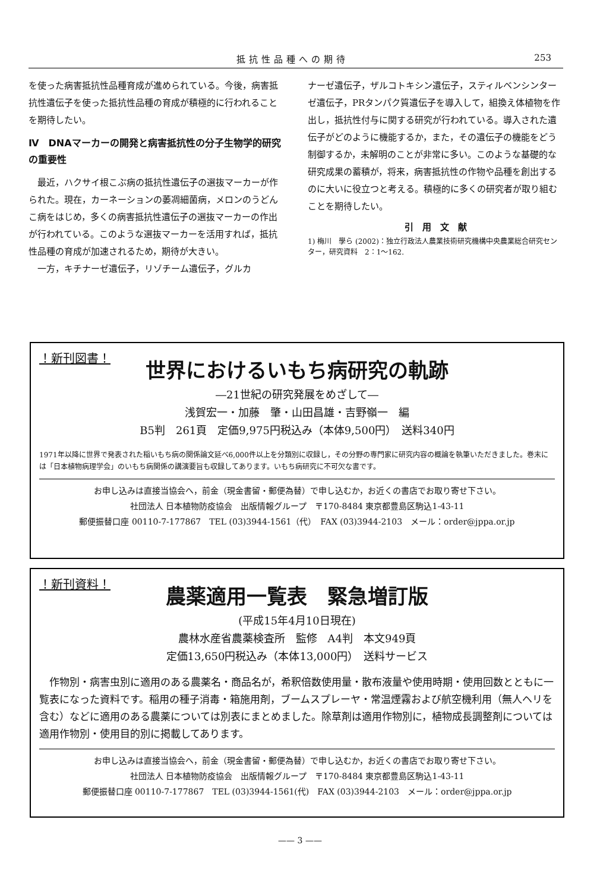抵抗性品種への期待 253
を使った病害抵抗性品種育成が進められている。今後，病害抵抗性遺伝子を使った抵抗性品種の育成が積極的に行われることを期待したい。
Ⅳ　DNAマーカーの開発と病害抵抗性の分子生物学的研究の重要性
　最近，ハクサイ根こぶ病の抵抗性遺伝子の選抜マーカーが作られた。現在，カーネーションの萎凋細菌病，メロンのうどんこ病をはじめ，多くの病害抵抗性遺伝子の選抜マーカーの作出が行われている。このような選抜マーカーを活用すれば，抵抗性品種の育成が加速されるため，期待が大きい。
　一方，キチナーゼ遺伝子，リゾチーム遺伝子，グルカ
ナーゼ遺伝子，ザルコトキシン遺伝子，スティルベンシンターゼ遺伝子，PRタンパク質遺伝子を導入して，組換え体植物を作出し，抵抗性付与に関する研究が行われている。導入された遺伝子がどのように機能するか，また，その遺伝子の機能をどう制御するか，未解明のことが非常に多い。このような基礎的な研究成果の蓄積が，将来，病害抵抗性の作物や品種を創出するのに大いに役立つと考える。積極的に多くの研究者が取り組むことを期待したい。
引　用　文　献
1) 梅川　學ら (2002)：独立行政法人農業技術研究機構中央農業総合研究センター，研究資料　2：1〜162.
！新刊図書！
世界におけるいもち病研究の軌跡
―21世紀の研究発展をめざして―
浅賀宏一・加藤　肇・山田昌雄・吉野嶺一　編
B5判　261頁　定価9,975円税込み（本体9,500円）　送料340円
1971年以降に世界で発表された稲いもち病の関係論文延べ6,000件以上を分類別に収録し，その分野の専門家に研究内容の概論を執筆いただきました。巻末には「日本植物病理学会」のいもち病関係の講演要旨も収録してあります。いもち病研究に不可欠な書です。
お申し込みは直接当協会へ，前金（現金書留・郵便為替）で申し込むか，お近くの書店でお取り寄せ下さい。
社団法人 日本植物防疫協会　出版情報グループ　〒170-8484 東京都豊島区駒込1-43-11
郵便振替口座 00110-7-177867　TEL (03)3944-1561（代）　FAX (03)3944-2103　メール：order@jppa.or.jp
！新刊資料！
農薬適用一覧表　緊急増訂版
(平成15年4月10日現在)
農林水産省農薬検査所　監修　A4判　本文949頁
定価13,650円税込み（本体13,000円）　送料サービス
　作物別・病害虫別に適用のある農薬名・商品名が，希釈倍数使用量・散布液量や使用時期・使用回数とともに一覧表になった資料です。稲用の種子消毒・箱施用剤，ブームスプレーヤ・常温煙霧および航空機利用（無人ヘリを含む）などに適用のある農薬については別表にまとめました。除草剤は適用作物別に，植物成長調整剤については適用作物別・使用目的別に掲載してあります。
お申し込みは直接当協会へ，前金（現金書留・郵便為替）で申し込むか，お近くの書店でお取り寄せ下さい。
社団法人 日本植物防疫協会　出版情報グループ　〒170-8484 東京都豊島区駒込1-43-11
郵便振替口座 00110-7-177867　TEL (03)3944-1561(代)　FAX (03)3944-2103　メール：order@jppa.or.jp
—— 3 ——